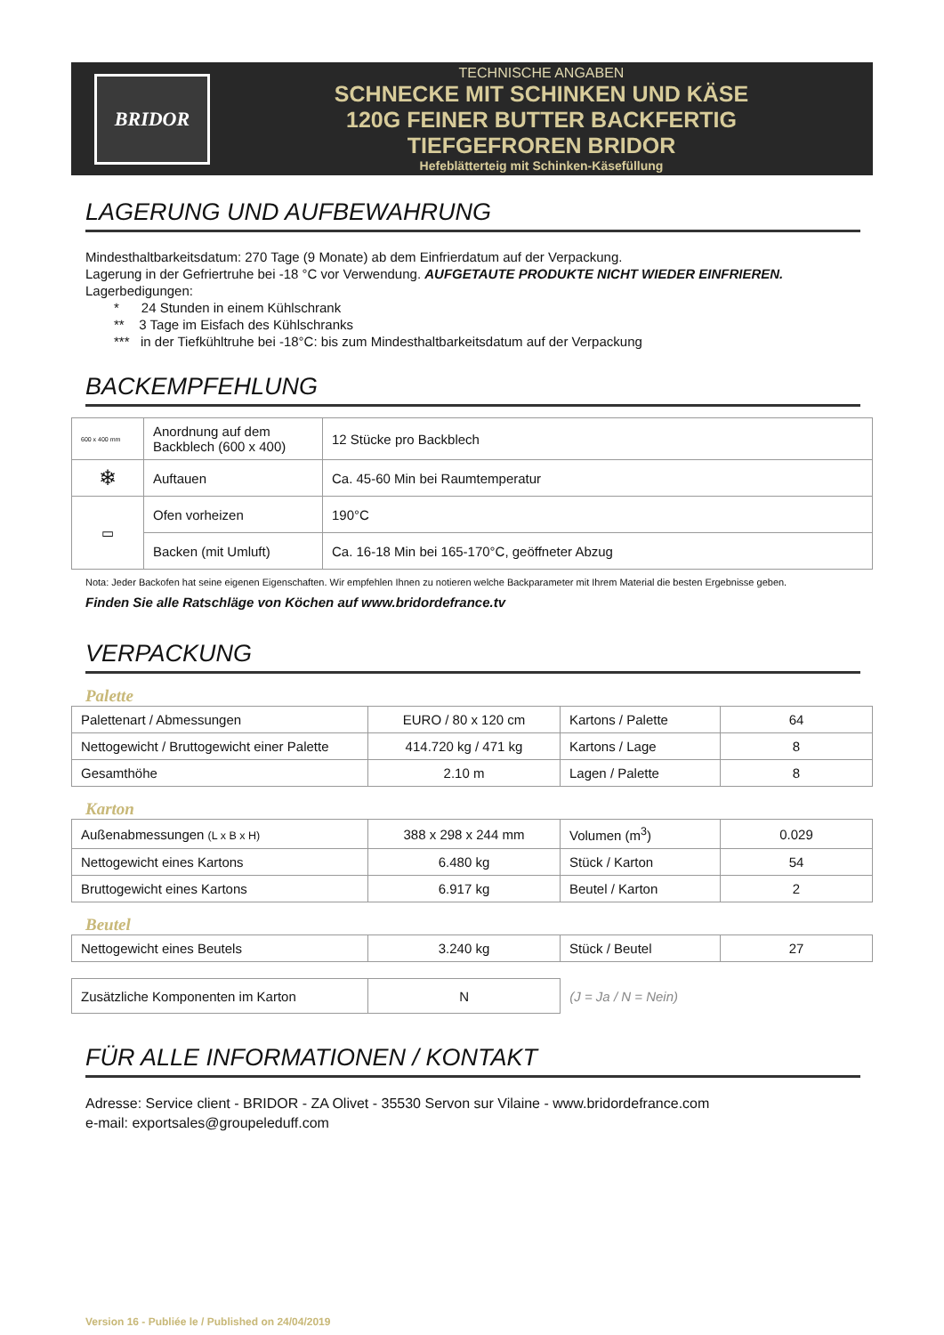BRIDOR
TECHNISCHE ANGABEN
SCHNECKE MIT SCHINKEN UND KÄSE
120G FEINER BUTTER BACKFERTIG
TIEFGEFROREN BRIDOR
Hefeblätterteig mit Schinken-Käsefüllung
LAGERUNG UND AUFBEWAHRUNG
Mindesthaltbarkeitsdatum: 270 Tage (9 Monate) ab dem Einfrierdatum auf der Verpackung.
Lagerung in der Gefriertruhe bei -18 °C vor Verwendung. AUFGETAUTE PRODUKTE NICHT WIEDER EINFRIEREN.
Lagerbedigungen:
* 24 Stunden in einem Kühlschrank
** 3 Tage im Eisfach des Kühlschranks
*** in der Tiefkühltruhe bei -18°C: bis zum Mindesthaltbarkeitsdatum auf der Verpackung
BACKEMPFEHLUNG
| 600 x 400 mm | Anordnung auf dem Backblech (600 x 400) | 12 Stücke pro Backblech |
| ❄ | Auftauen | Ca. 45-60 Min bei Raumtemperatur |
| ▭ | Ofen vorheizen | 190°C |
| | Backen (mit Umluft) | Ca. 16-18 Min bei 165-170°C, geöffneter Abzug |
Nota: Jeder Backofen hat seine eigenen Eigenschaften. Wir empfehlen Ihnen zu notieren welche Backparameter mit Ihrem Material die besten Ergebnisse geben.
Finden Sie alle Ratschläge von Köchen auf www.bridordefrance.tv
VERPACKUNG
Palette
| Palettenart / Abmessungen | EURO / 80 x 120 cm | Kartons / Palette | 64 |
| Nettogewicht / Bruttogewicht einer Palette | 414.720 kg / 471 kg | Kartons / Lage | 8 |
| Gesamthöhe | 2.10 m | Lagen / Palette | 8 |
Karton
| Außenabmessungen (L x B x H) | 388 x 298 x 244 mm | Volumen (m<sup>3</sup>) | 0.029 |
| Nettogewicht eines Kartons | 6.480 kg | Stück / Karton | 54 |
| Bruttogewicht eines Kartons | 6.917 kg | Beutel / Karton | 2 |
Beutel
| Nettogewicht eines Beutels | 3.240 kg | Stück / Beutel | 27 |
| Zusätzliche Komponenten im Karton | N | (J = Ja / N = Nein) |
FÜR ALLE INFORMATIONEN / KONTAKT
Adresse: Service client - BRIDOR - ZA Olivet - 35530 Servon sur Vilaine - www.bridordefrance.com
e-mail: exportsales@groupeleduff.com
Version 16 - Publiée le / Published on 24/04/2019